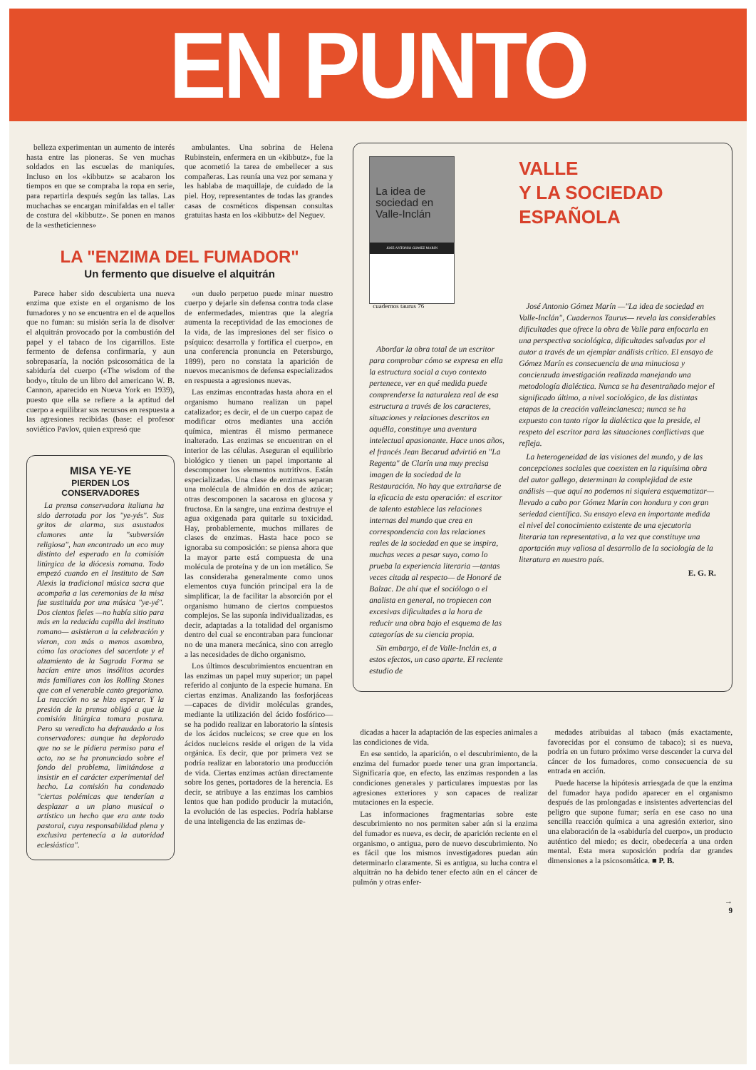EN PUNTO
belleza experimentan un aumento de interés hasta entre las pioneras. Se ven muchas soldados en las escuelas de maniquíes. Incluso en los «kibbutz» se acabaron los tiempos en que se compraba la ropa en serie, para repartirla después según las tallas. Las muchachas se encargan minifaldas en el taller de costura del «kibbutz». Se ponen en manos de la «estheticiennes»
ambulantes. Una sobrina de Helena Rubinstein, enfermera en un «kibbutz», fue la que acometió la tarea de embellecer a sus compañeras. Las reunía una vez por semana y les hablaba de maquillaje, de cuidado de la piel. Hoy, representantes de todas las grandes casas de cosméticos dispensan consultas gratuitas hasta en los «kibbutz» del Neguev.
LA "ENZIMA DEL FUMADOR"
Un fermento que disuelve el alquitrán
Parece haber sido descubierta una nueva enzima que existe en el organismo de los fumadores y no se encuentra en el de aquellos que no fuman: su misión sería la de disolver el alquitrán provocado por la combustión del papel y el tabaco de los cigarrillos. Este fermento de defensa confirmaría, y aun sobrepasaría, la noción psicosomática de la sabiduría del cuerpo («The wisdom of the body», título de un libro del americano W. B. Cannon, aparecido en Nueva York en 1939), puesto que ella se refiere a la aptitud del cuerpo a equilibrar sus recursos en respuesta a las agresiones recibidas (base: el profesor soviético Pavlov, quien expresó que
MISA YE-YE
PIERDEN LOS CONSERVADORES
La prensa conservadora italiana ha sido derrotada por los "ye-yés". Sus gritos de alarma, sus asustados clamores ante la "subversión religiosa", han encontrado un eco muy distinto del esperado en la comisión litúrgica de la diócesis romana. Todo empezó cuando en el Instituto de San Alexis la tradicional música sacra que acompaña a las ceremonias de la misa fue sustituida por una música "ye-yé". Dos cientos fieles —no había sitio para más en la reducida capilla del instituto romano— asistieron a la celebración y vieron, con más o menos asombro, cómo las oraciones del sacerdote y el alzamiento de la Sagrada Forma se hacían entre unos insólitos acordes más familiares con los Rolling Stones que con el venerable canto gregoriano. La reacción no se hizo esperar. Y la presión de la prensa obligó a que la comisión litúrgica tomara postura. Pero su veredicto ha defraudado a los conservadores: aunque ha deplorado que no se le pidiera permiso para el acto, no se ha pronunciado sobre el fondo del problema, limitándose a insistir en el carácter experimental del hecho. La comisión ha condenado "ciertas polémicas que tenderían a desplazar a un plano musical o artístico un hecho que era ante todo pastoral, cuya responsabilidad plena y exclusiva pertenecía a la autoridad eclesiástica".
«un duelo perpetuo puede minar nuestro cuerpo y dejarle sin defensa contra toda clase de enfermedades, mientras que la alegría aumenta la receptividad de las emociones de la vida, de las impresiones del ser físico o psíquico: desarrolla y fortifica el cuerpo», en una conferencia pronuncia en Petersburgo, 1899), pero no constata la aparición de nuevos mecanismos de defensa especializados en respuesta a agresiones nuevas.
Las enzimas encontradas hasta ahora en el organismo humano realizan un papel catalizador; es decir, el de un cuerpo capaz de modificar otros mediantes una acción química, mientras él mismo permanece inalterado. Las enzimas se encuentran en el interior de las células. Aseguran el equilibrio biológico y tienen un papel importante al descomponer los elementos nutritivos. Están especializadas. Una clase de enzimas separan una molécula de almidón en dos de azúcar; otras descomponen la sacarosa en glucosa y fructosa. En la sangre, una enzima destruye el agua oxigenada para quitarle su toxicidad. Hay, probablemente, muchos millares de clases de enzimas. Hasta hace poco se ignoraba su composición: se piensa ahora que la mayor parte está compuesta de una molécula de proteína y de un ion metálico. Se las consideraba generalmente como unos elementos cuya función principal era la de simplificar, la de facilitar la absorción por el organismo humano de ciertos compuestos complejos. Se las suponía individualizadas, es decir, adaptadas a la totalidad del organismo dentro del cual se encontraban para funcionar no de una manera mecánica, sino con arreglo a las necesidades de dicho organismo.
Los últimos descubrimientos encuentran en las enzimas un papel muy superior; un papel referido al conjunto de la especie humana. En ciertas enzimas. Analizando las fosforjáceas —capaces de dividir moléculas grandes, mediante la utilización del ácido fosfórico— se ha podido realizar en laboratorio la síntesis de los ácidos nucleicos; se cree que en los ácidos nucleicos reside el origen de la vida orgánica. Es decir, que por primera vez se podría realizar en laboratorio una producción de vida. Ciertas enzimas actúan directamente sobre los genes, portadores de la herencia. Es decir, se atribuye a las enzimas los cambios lentos que han podido producir la mutación, la evolución de las especies. Podría hablarse de una inteligencia de las enzimas de-
La idea de sociedad en Valle-Inclán
JOSE ANTONIO GOMEZ MARIN
cuadernos taurus 76
Abordar la obra total de un escritor para comprobar cómo se expresa en ella la estructura social a cuyo contexto pertenece, ver en qué medida puede comprenderse la naturaleza real de esa estructura a través de los caracteres, situaciones y relaciones descritos en aquélla, constituye una aventura intelectual apasionante. Hace unos años, el francés Jean Becarud advirtió en "La Regenta" de Clarín una muy precisa imagen de la sociedad de la Restauración. No hay que extrañarse de la eficacia de esta operación: el escritor de talento establece las relaciones internas del mundo que crea en correspondencia con las relaciones reales de la sociedad en que se inspira, muchas veces a pesar suyo, como lo prueba la experiencia literaria —tantas veces citada al respecto— de Honoré de Balzac. De ahí que el sociólogo o el analista en general, no tropiecen con excesivas dificultades a la hora de reducir una obra bajo el esquema de las categorías de su ciencia propia.
Sin embargo, el de Valle-Inclán es, a estos efectos, un caso aparte. El reciente estudio de
VALLE
Y LA SOCIEDAD
ESPAÑOLA
José Antonio Gómez Marín —"La idea de sociedad en Valle-Inclán", Cuadernos Taurus— revela las considerables dificultades que ofrece la obra de Valle para enfocarla en una perspectiva sociológica, dificultades salvadas por el autor a través de un ejemplar análisis crítico. El ensayo de Gómez Marín es consecuencia de una minuciosa y concienzuda investigación realizada manejando una metodología dialéctica. Nunca se ha desentrañado mejor el significado último, a nivel sociológico, de las distintas etapas de la creación valleinclanesca; nunca se ha expuesto con tanto rigor la dialéctica que la preside, el respeto del escritor para las situaciones conflictivas que refleja.
La heterogeneidad de las visiones del mundo, y de las concepciones sociales que coexisten en la riquísima obra del autor gallego, determinan la complejidad de este análisis —que aquí no podemos ni siquiera esquematizar— llevado a cabo por Gómez Marín con hondura y con gran seriedad científica. Su ensayo eleva en importante medida el nivel del conocimiento existente de una ejecutoria literaria tan representativa, a la vez que constituye una aportación muy valiosa al desarrollo de la sociología de la literatura en nuestro país.
E. G. R.
dicadas a hacer la adaptación de las especies animales a las condiciones de vida.
En ese sentido, la aparición, o el descubrimiento, de la enzima del fumador puede tener una gran importancia. Significaría que, en efecto, las enzimas responden a las condiciones generales y particulares impuestas por las agresiones exteriores y son capaces de realizar mutaciones en la especie.
Las informaciones fragmentarias sobre este descubrimiento no nos permiten saber aún si la enzima del fumador es nueva, es decir, de aparición reciente en el organismo, o antigua, pero de nuevo descubrimiento. No es fácil que los mismos investigadores puedan aún determinarlo claramente. Si es antigua, su lucha contra el alquitrán no ha debido tener efecto aún en el cáncer de pulmón y otras enfer-
medades atribuidas al tabaco (más exactamente, favorecidas por el consumo de tabaco); si es nueva, podría en un futuro próximo verse descender la curva del cáncer de los fumadores, como consecuencia de su entrada en acción.
Puede hacerse la hipótesis arriesgada de que la enzima del fumador haya podido aparecer en el organismo después de las prolongadas e insistentes advertencias del peligro que supone fumar; sería en ese caso no una sencilla reacción química a una agresión exterior, sino una elaboración de la «sabiduría del cuerpo», un producto auténtico del miedo; es decir, obedecería a una orden mental. Esta mera suposición podría dar grandes dimensiones a la psicosomática. ■ P. B.
→
9